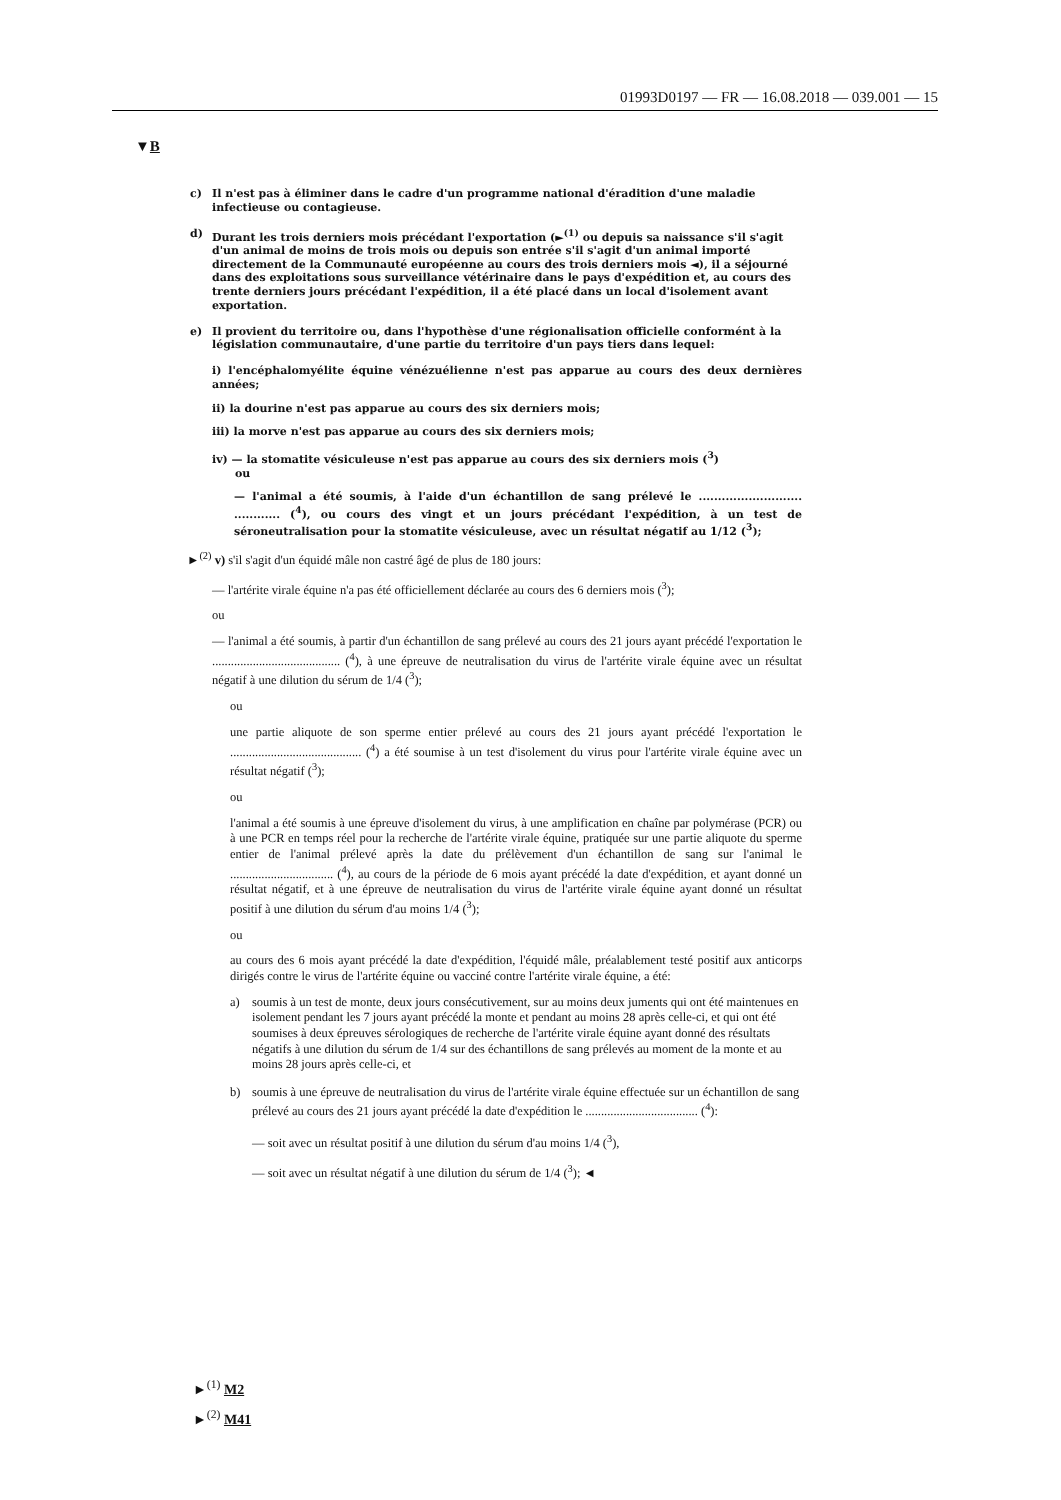01993D0197 — FR — 16.08.2018 — 039.001 — 15
▼B
c) Il n'est pas à éliminer dans le cadre d'un programme national d'éradition d'une maladie infectieuse ou contagieuse.
d) Durant les trois derniers mois précédant l'exportation (►<sup>(1)</sup> ou depuis sa naissance s'il s'agit d'un animal de moins de trois mois ou depuis son entrée s'il s'agit d'un animal importé directement de la Communauté européenne au cours des trois derniers mois ◄), il a séjourné dans des exploitations sous surveillance vétérinaire dans le pays d'expédition et, au cours des trente derniers jours précédant l'expédition, il a été placé dans un local d'isolement avant exportation.
e) Il provient du territoire ou, dans l'hypothèse d'une régionalisation officielle conformént à la législation communautaire, d'une partie du territoire d'un pays tiers dans lequel:
i) l'encéphalomyélite équine vénézuélienne n'est pas apparue au cours des deux dernières années;
ii) la dourine n'est pas apparue au cours des six derniers mois;
iii) la morve n'est pas apparue au cours des six derniers mois;
iv) — la stomatite vésiculeuse n'est pas apparue au cours des six derniers mois (<sup>3</sup>)
ou
— l'animal a été soumis, à l'aide d'un échantillon de sang prélevé le ........................... ............ (<sup>4</sup>), ou cours des vingt et un jours précédant l'expédition, à un test de séroneutralisation pour la stomatite vésiculeuse, avec un résultat négatif au 1/12 (<sup>3</sup>);
►<sup>(2)</sup> v) s'il s'agit d'un équidé mâle non castré âgé de plus de 180 jours:
— l'artérite virale équine n'a pas été officiellement déclarée au cours des 6 derniers mois (<sup>3</sup>);
ou
— l'animal a été soumis, à partir d'un échantillon de sang prélevé au cours des 21 jours ayant précédé l'exportation le ......................................... (<sup>4</sup>), à une épreuve de neutralisation du virus de l'artérite virale équine avec un résultat négatif à une dilution du sérum de 1/4 (<sup>3</sup>);
ou
une partie aliquote de son sperme entier prélevé au cours des 21 jours ayant précédé l'exportation le .......................................... (<sup>4</sup>) a été soumise à un test d'isolement du virus pour l'artérite virale équine avec un résultat négatif (<sup>3</sup>);
ou
l'animal a été soumis à une épreuve d'isolement du virus, à une amplification en chaîne par polymérase (PCR) ou à une PCR en temps réel pour la recherche de l'artérite virale équine, pratiquée sur une partie aliquote du sperme entier de l'animal prélevé après la date du prélèvement d'un échantillon de sang sur l'animal le ................................. (<sup>4</sup>), au cours de la période de 6 mois ayant précédé la date d'expédition, et ayant donné un résultat négatif, et à une épreuve de neutralisation du virus de l'artérite virale équine ayant donné un résultat positif à une dilution du sérum d'au moins 1/4 (<sup>3</sup>);
ou
au cours des 6 mois ayant précédé la date d'expédition, l'équidé mâle, préalablement testé positif aux anticorps dirigés contre le virus de l'artérite équine ou vacciné contre l'artérite virale équine, a été:
a) soumis à un test de monte, deux jours consécutivement, sur au moins deux juments qui ont été maintenues en isolement pendant les 7 jours ayant précédé la monte et pendant au moins 28 après celle-ci, et qui ont été soumises à deux épreuves sérologiques de recherche de l'artérite virale équine ayant donné des résultats négatifs à une dilution du sérum de 1/4 sur des échantillons de sang prélevés au moment de la monte et au moins 28 jours après celle-ci, et
b) soumis à une épreuve de neutralisation du virus de l'artérite virale équine effectuée sur un échantillon de sang prélevé au cours des 21 jours ayant précédé la date d'expédition le .................................... (<sup>4</sup>):
— soit avec un résultat positif à une dilution du sérum d'au moins 1/4 (<sup>3</sup>),
— soit avec un résultat négatif à une dilution du sérum de 1/4 (<sup>3</sup>); ◄
►<sup>(1)</sup> M2
►<sup>(2)</sup> M41